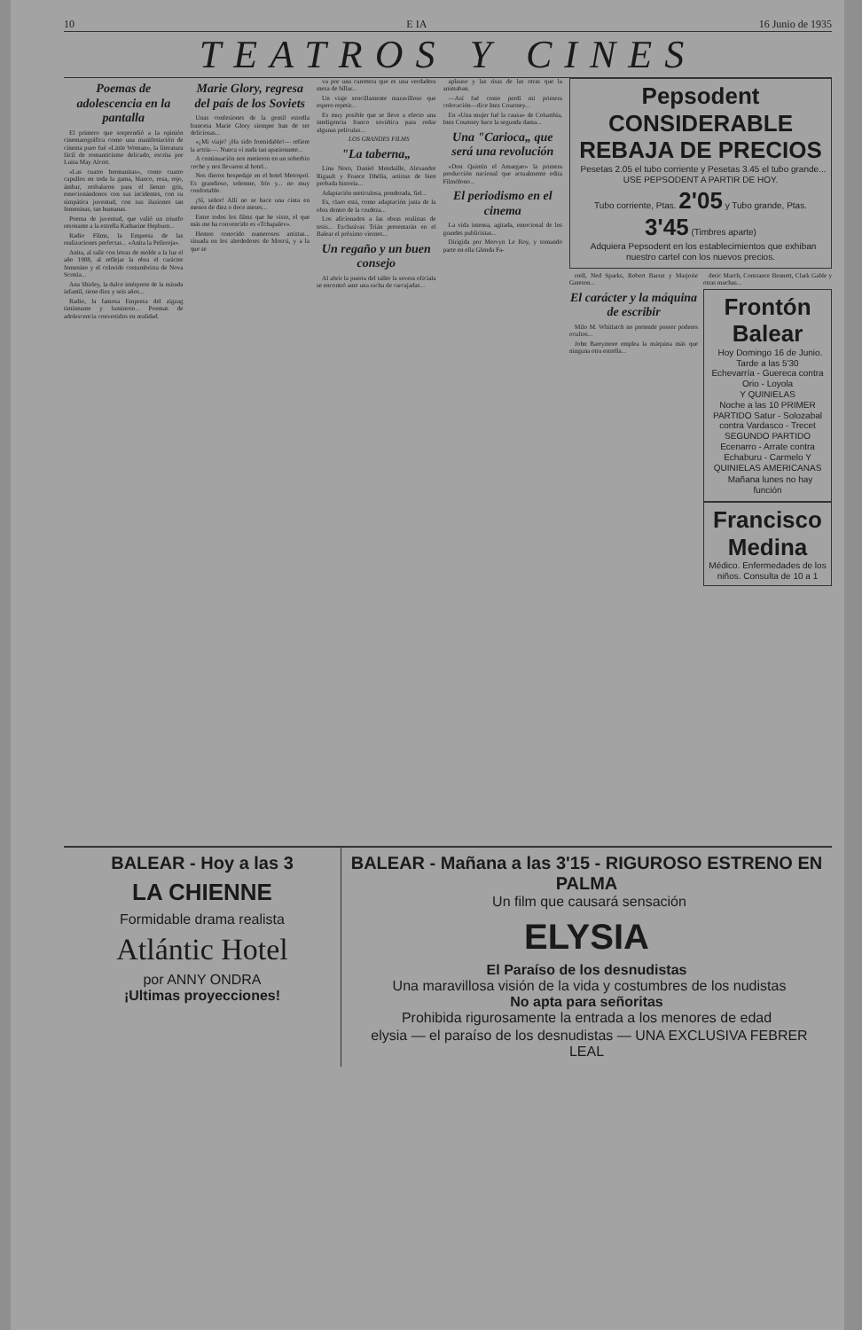10 E IA 16 Junio de 1935
TEATROS Y CINES
Poemas de adolescencia en la pantalla
El primero que sorprendió a la opinión cinematográfica como una manifestación de cinema puro fué «Little Woman», la literatura fácil de romanticismo delicado, escrita por Luisa May Alcott.
«Las cuatro hermanitas», como cuatro capullos en toda la gama, blanco, rosa, rojo, ámbar, resbalaron para el lienzo gris, emocionándonos con sus incidentes, con su simpática juventud, con sus ilusiones tan femeninas, tan humanas.
Poema de juventud, que valió un triunfo resonante a la estrella Katharine Hepburn...
Radio Films, la Empresa de las realizaciones perfectas... «Anita la Pelirroja».
Anita, al salir con letras de molde a la luz el año 1908, al reflejar la obra el carácter femenino y el colorido costumbrista de Nova Scottia...
Ana Shirley, la dulce intérprete de la mirada infantil, tiene diez y seis años...
Radio, la famosa Empresa del zigzag tintineante y luminoso... Poemas de adolescencia convertidos en realidad.
Marie Glory, regresa del país de los Soviets
Unas confesiones de la gentil estrella francesa Marie Glory siempre han de ser deliciosas...
«¿Mi viaje? ¡Ha sido formidable!— refiere la actriz—. Nunca vi nada tan apasionante...
A continuación nos metieron en un soberbio coche y nos llevaron al hotel...
Nos dieron hospedaje en el hotel Metropol. Es grandioso, solemne, frío y... no muy confortable.
¡Sí, señor! Allí no se hace una cinta en menos de diez o doce meses...
Entre todos los films que he visto, el que más me ha convencido es «Tchapalev».
Hemos conocido numerosos artistas... situada en los alrededores de Moscú, y a la que se
va por una carretera que es una verdadera mesa de billar...
Un viaje sencillamente maravilloso que espero repetir...
Es muy posible que se lleve a efecto una inteligencia franco soviética para rodar algunas películas...
LOS GRANDES FILMS
"La taberna„
Lina Noro, Daniel Mendaille, Alexandre Rigault y France Dhélia, artistas de bien probada historia...
Adaptación meticulosa, ponderada, fiel...
Es, claro está, como adaptación justa de la obra dentro de la crudeza...
Los aficionados a las obras realistas de tesis... Exclusivas Trián presentarán en el Balear el próximo viernes...
Un regaño y un buen consejo
Al abrir la puerta del taller la severa oficiala se encontró ante una racha de carcajadas...
aplauso y las risas de las otras que la animaban.
—Así fué como perdí mi primera colocación—dice Inez Courtney...
En «Una mujer fué la causa» de Columbia, Inez Courtney hace la segunda dama...
Una "Carioca„ que será una revolución
«Don Quintín el Amargao» la primera producción nacional que actualmente edita Filmófono...
El periodismo en el cinema
La vida intensa, agitada, emocional de los grandes publicistas...
Dirigida por Mervyn Le Roy, y tomando parte en ella Glenda Fa-
Pepsodent
CONSIDERABLE REBAJA DE PRECIOS
Pesetas 2.05 el tubo corriente y Pesetas 3.45 el tubo grande... USE PEPSODENT A PARTIR DE HOY.
Tubo corriente, Ptas. 2'05 y Tubo grande, Ptas. 3'45 (Timbres aparte)
Adquiera Pepsodent en los establecimientos que exhiban nuestro cartel con los nuevos precios.
rrell, Ned Sparks, Robert Barrat y Marjorie Gateson...
El carácter y la máquina de escribir
Milo M. Whitlatch no pretende poseer poderes ocultos...
John Barrymore emplea la máquina más que ninguna otra estrella...
deric March, Constance Bennett, Clark Gable y otras muchas...
Frontón Balear
Hoy Domingo 16 de Junio. Tarde a las 5'30
Echevarría - Guereca contra Orio - Loyola
Y QUINIELAS
Noche a las 10 PRIMER PARTIDO Satur - Solozabal contra Vardasco - Trecet SEGUNDO PARTIDO Ecenarro - Arrate contra Echaburu - Carmelo Y QUINIELAS AMERICANAS
Mañana lunes no hay función
Francisco Medina
Médico. Enfermedades de los niños. Consulta de 10 a 1
BALEAR - Hoy a las 3
LA CHIENNE
Formidable drama realista
Atlántic Hotel
por ANNY ONDRA
¡Ultimas proyecciones!
BALEAR - Mañana a las 3'15 - RIGUROSO ESTRENO EN PALMA
Un film que causará sensación
ELYSIA
El Paraíso de los desnudistas
Una maravillosa visión de la vida y costumbres de los nudistas
No apta para señoritas
Prohibida rigurosamente la entrada a los menores de edad
elysia — el paraíso de los desnudistas — UNA EXCLUSIVA FEBRER LEAL